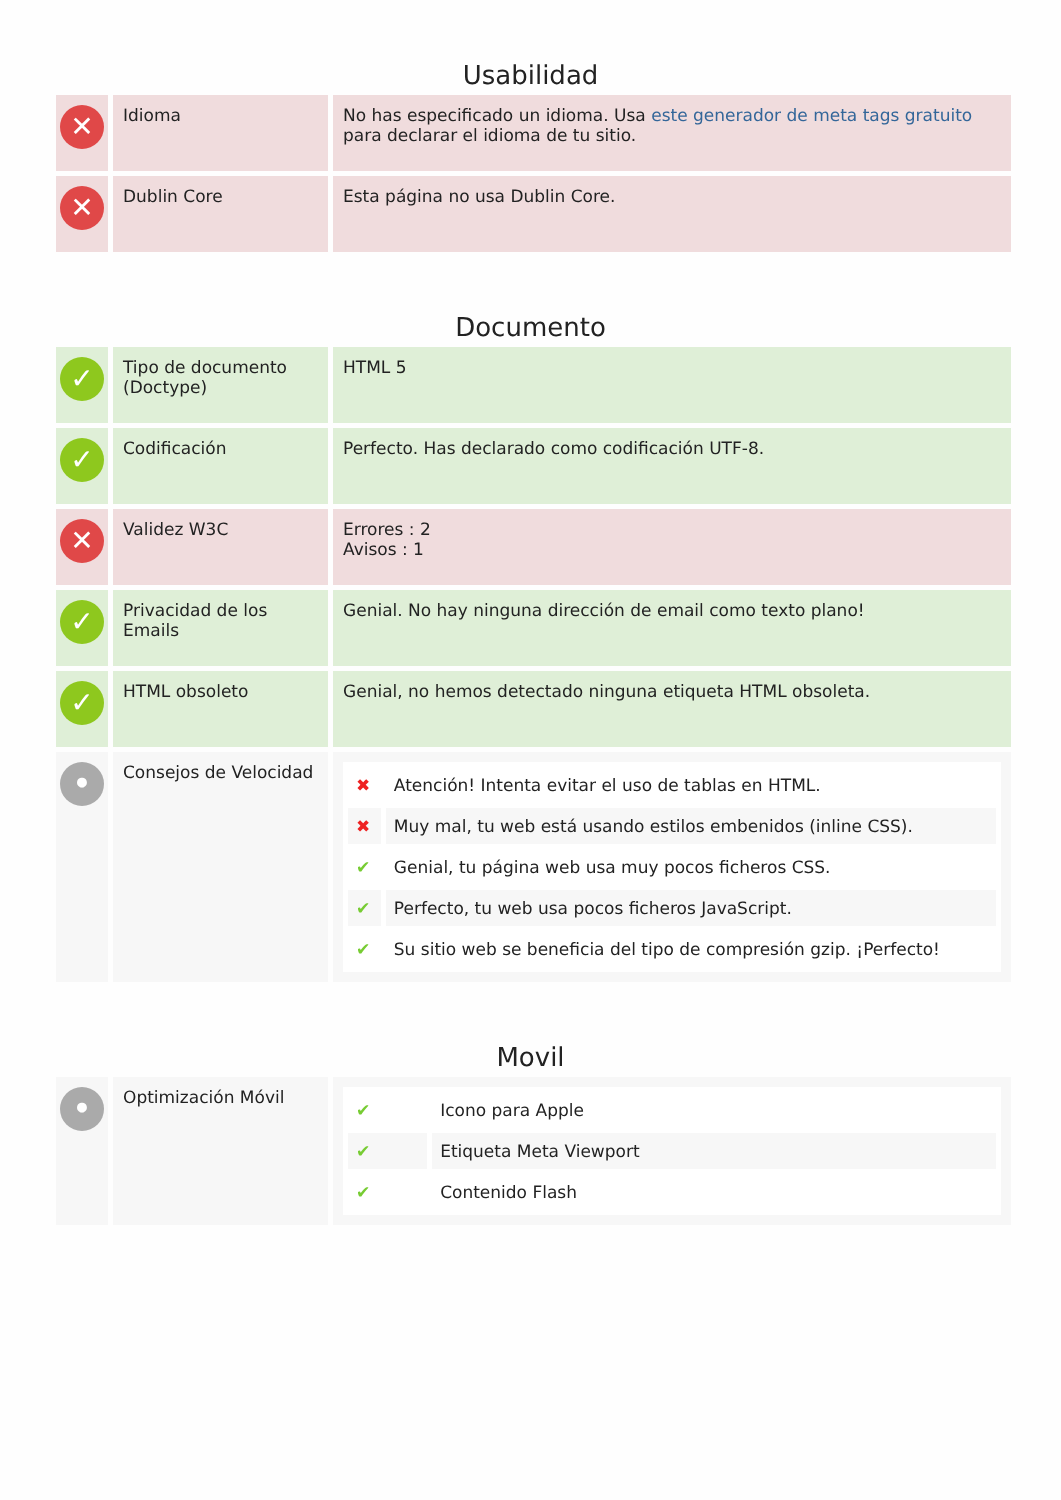Usabilidad
| ✕ | Idioma | No has especificado un idioma. Usa este generador de meta tags gratuito para declarar el idioma de tu sitio. |
| ✕ | Dublin Core | Esta página no usa Dublin Core. |
Documento
| ✓ | Tipo de documento (Doctype) | HTML 5 |
| ✓ | Codificación | Perfecto. Has declarado como codificación UTF-8. |
| ✕ | Validez W3C | Errores : 2 Avisos : 1 |
| ✓ | Privacidad de los Emails | Genial. No hay ninguna dirección de email como texto plano! |
| ✓ | HTML obsoleto | Genial, no hemos detectado ninguna etiqueta HTML obsoleta. |
| • | Consejos de Velocidad | / ✖ / Atención! Intenta evitar el uso de tablas en HTML. / / ✖ / Muy mal, tu web está usando estilos embenidos (inline CSS). / / ✔ / Genial, tu página web usa muy pocos ficheros CSS. / / ✔ / Perfecto, tu web usa pocos ficheros JavaScript. / / ✔ / Su sitio web se beneficia del tipo de compresión gzip. ¡Perfecto! / |
Movil
| • | Optimización Móvil | / ✔ / Icono para Apple / / ✔ / Etiqueta Meta Viewport / / ✔ / Contenido Flash / |